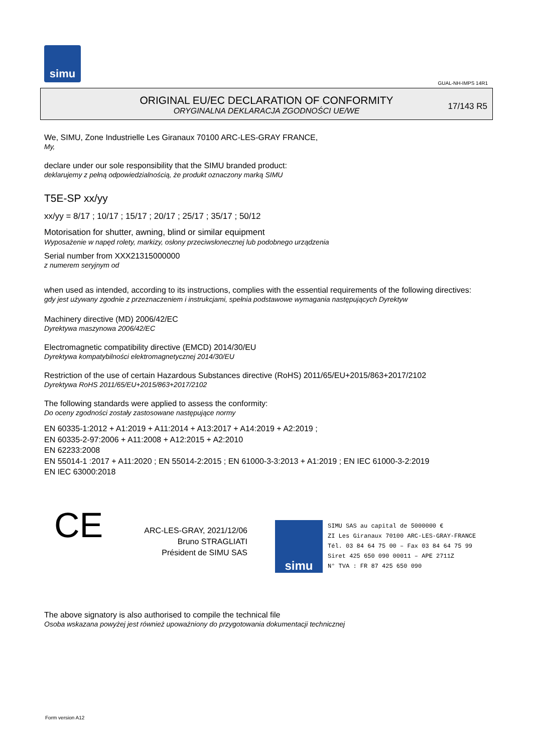simu
GUAL-NH-IMPS 14R1
ORIGINAL EU/EC DECLARATION OF CONFORMITY
ORYGINALNA DEKLARACJA ZGODNOŚCI UE/WE
17/143 R5
We, SIMU, Zone Industrielle Les Giranaux 70100 ARC-LES-GRAY FRANCE,
My,
declare under our sole responsibility that the SIMU branded product:
deklarujemy z pełną odpowiedzialnością, że produkt oznaczony marką SIMU
T5E-SP xx/yy
xx/yy = 8/17 ; 10/17 ; 15/17 ; 20/17 ; 25/17 ; 35/17 ; 50/12
Motorisation for shutter, awning, blind or similar equipment
Wyposażenie w napęd rolety, markizy, osłony przeciwsłonecznej lub podobnego urządzenia
Serial number from XXX21315000000
z numerem seryjnym od
when used as intended, according to its instructions, complies with the essential requirements of the following directives:
gdy jest używany zgodnie z przeznaczeniem i instrukcjami, spełnia podstawowe wymagania następujących Dyrektyw
Machinery directive (MD) 2006/42/EC
Dyrektywa maszynowa 2006/42/EC
Electromagnetic compatibility directive (EMCD) 2014/30/EU
Dyrektywa kompatybilności elektromagnetycznej 2014/30/EU
Restriction of the use of certain Hazardous Substances directive (RoHS) 2011/65/EU+2015/863+2017/2102
Dyrektywa RoHS 2011/65/EU+2015/863+2017/2102
The following standards were applied to assess the conformity:
Do oceny zgodności zostały zastosowane następujące normy
EN 60335-1:2012 + A1:2019 + A11:2014 + A13:2017 + A14:2019 + A2:2019 ;
EN 60335-2-97:2006 + A11:2008 + A12:2015 + A2:2010
EN 62233:2008
EN 55014-1 :2017 + A11:2020 ; EN 55014-2:2015 ; EN 61000-3-3:2013 + A1:2019 ; EN IEC 61000-3-2:2019
EN IEC 63000:2018
CE
ARC-LES-GRAY, 2021/12/06
Bruno STRAGLIATI
Président de SIMU SAS
simu
SIMU SAS au capital de 5000000 €
ZI Les Giranaux 70100 ARC-LES-GRAY-FRANCE
Tél. 03 84 64 75 00 – Fax 03 84 64 75 99
Siret 425 650 090 00011 – APE 2711Z
N° TVA : FR 87 425 650 090
The above signatory is also authorised to compile the technical file
Osoba wskazana powyżej jest również upoważniony do przygotowania dokumentacji technicznej
Form version A12